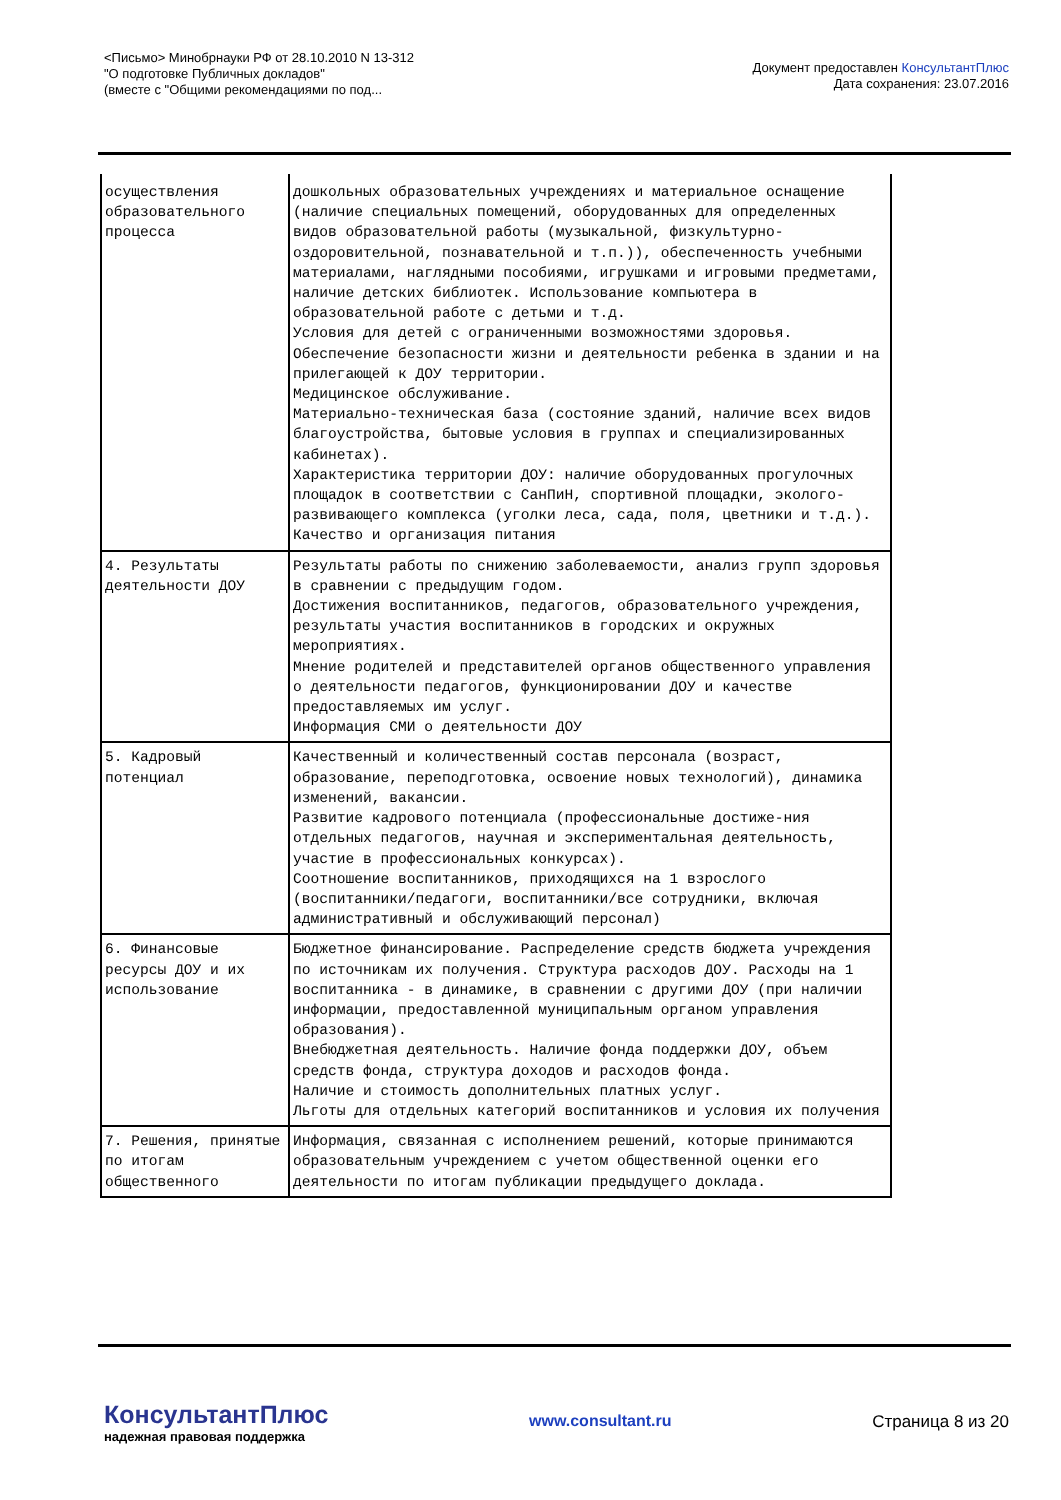<Письмо> Минобрнауки РФ от 28.10.2010 N 13-312
"О подготовке Публичных докладов"
(вместе с "Общими рекомендациями по под...
Документ предоставлен КонсультантПлюс
Дата сохранения: 23.07.2016
| осуществления образовательного процесса | дошкольных образовательных учреждениях и материальное оснащение (наличие специальных помещений, оборудованных для определенных видов образовательной работы (музыкальной, физкультурно-оздоровительной, познавательной и т.п.)), обеспеченность учебными материалами, наглядными пособиями, игрушками и игровыми предметами, наличие детских библиотек. Использование компьютера в образовательной работе с детьми и т.д. Условия для детей с ограниченными возможностями здоровья. Обеспечение безопасности жизни и деятельности ребенка в здании и на прилегающей к ДОУ территории. Медицинское обслуживание. Материально-техническая база (состояние зданий, наличие всех видов благоустройства, бытовые условия в группах и специализированных кабинетах). Характеристика территории ДОУ: наличие оборудованных прогулочных площадок в соответствии с СанПиН, спортивной площадки, эколого-развивающего комплекса (уголки леса, сада, поля, цветники и т.д.). Качество и организация питания |
| 4. Результаты деятельности ДОУ | Результаты работы по снижению заболеваемости, анализ групп здоровья в сравнении с предыдущим годом. Достижения воспитанников, педагогов, образовательного учреждения, результаты участия воспитанников в городских и окружных мероприятиях. Мнение родителей и представителей органов общественного управления о деятельности педагогов, функционировании ДОУ и качестве предоставляемых им услуг. Информация СМИ о деятельности ДОУ |
| 5. Кадровый потенциал | Качественный и количественный состав персонала (возраст, образование, переподготовка, освоение новых технологий), динамика изменений, вакансии. Развитие кадрового потенциала (профессиональные достиже-ния отдельных педагогов, научная и экспериментальная деятельность, участие в профессиональных конкурсах). Соотношение воспитанников, приходящихся на 1 взрослого (воспитанники/педагоги, воспитанники/все сотрудники, включая административный и обслуживающий персонал) |
| 6. Финансовые ресурсы ДОУ и их использование | Бюджетное финансирование. Распределение средств бюджета учреждения по источникам их получения. Структура расходов ДОУ. Расходы на 1 воспитанника - в динамике, в сравнении с другими ДОУ (при наличии информации, предоставленной муниципальным органом управления образования). Внебюджетная деятельность. Наличие фонда поддержки ДОУ, объем средств фонда, структура доходов и расходов фонда. Наличие и стоимость дополнительных платных услуг. Льготы для отдельных категорий воспитанников и условия их получения |
| 7. Решения, принятые по итогам общественного | Информация, связанная с исполнением решений, которые принимаются образовательным учреждением с учетом общественной оценки его деятельности по итогам публикации предыдущего доклада. |
КонсультантПлюс
надежная правовая поддержка
www.consultant.ru Страница 8 из 20